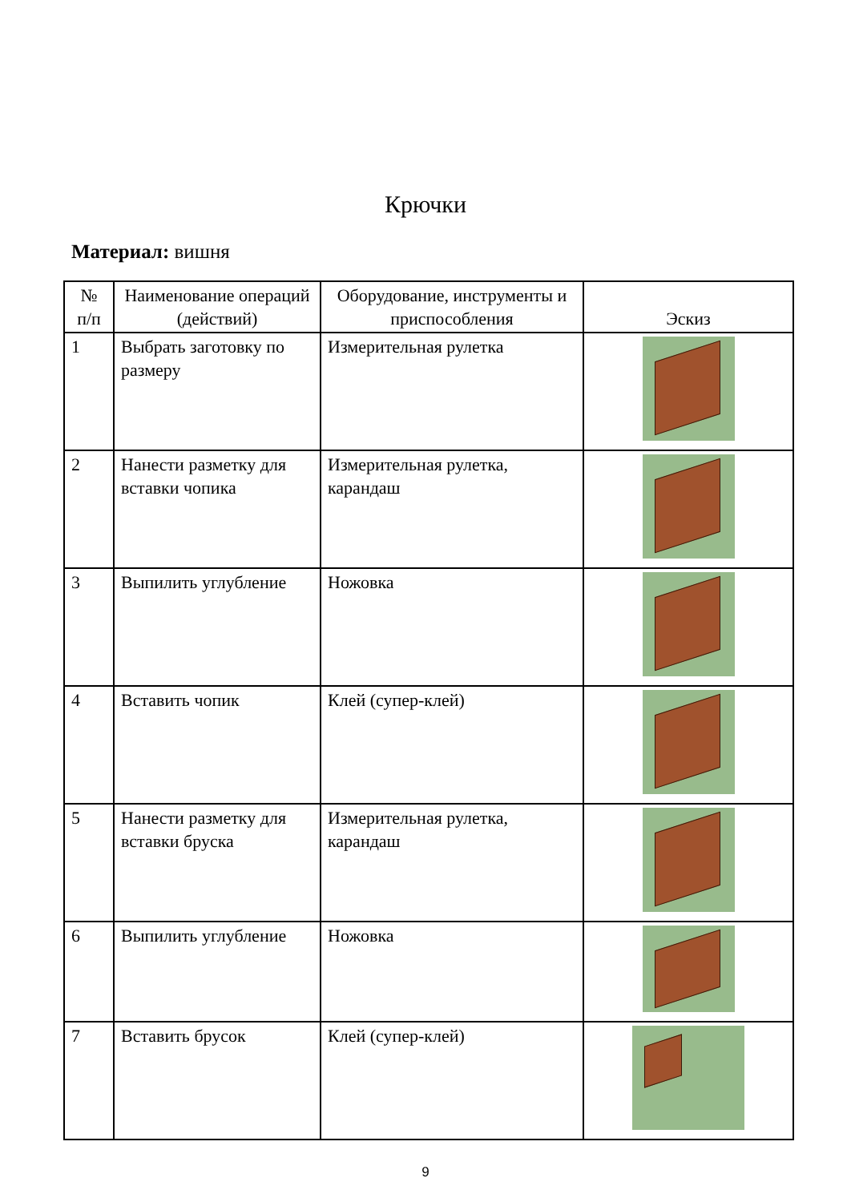Крючки
Материал: вишня
| № п/п | Наименование операций (действий) | Оборудование, инструменты и приспособления | Эскиз |
| --- | --- | --- | --- |
| 1 | Выбрать заготовку по размеру | Измерительная рулетка | |
| 2 | Нанести разметку для вставки чопика | Измерительная рулетка, карандаш | |
| 3 | Выпилить углубление | Ножовка | |
| 4 | Вставить чопик | Клей (супер-клей) | |
| 5 | Нанести разметку для вставки бруска | Измерительная рулетка, карандаш | |
| 6 | Выпилить углубление | Ножовка | |
| 7 | Вставить брусок | Клей (супер-клей) | |
9